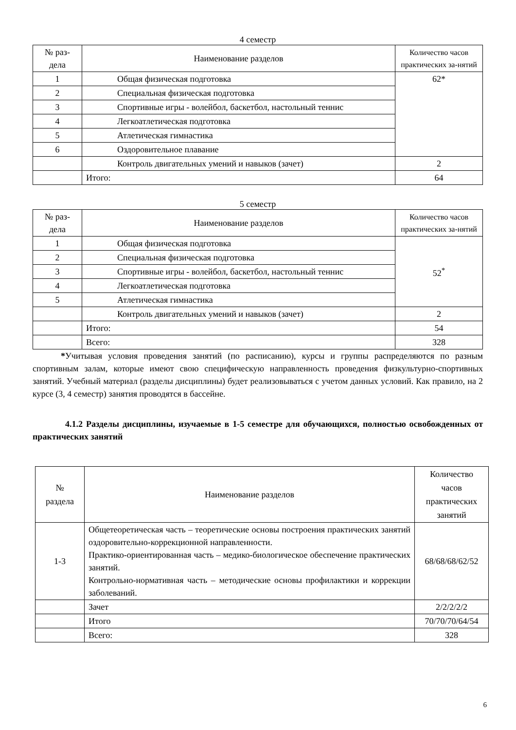4 семестр
| № раз- дела | Наименование разделов | Количество часов практических за-нятий |
| --- | --- | --- |
| 1 | Общая физическая подготовка | 62* |
| 2 | Специальная физическая подготовка | |
| 3 | Спортивные игры - волейбол, баскетбол, настольный теннис | |
| 4 | Легкоатлетическая подготовка | |
| 5 | Атлетическая гимнастика | |
| 6 | Оздоровительное плавание | |
| | Контроль двигательных умений и навыков (зачет) | 2 |
| | Итого: | 64 |
5 семестр
| № раз- дела | Наименование разделов | Количество часов практических за-нятий |
| --- | --- | --- |
| 1 | Общая физическая подготовка | 52<sup>*</sup> |
| 2 | Специальная физическая подготовка | |
| 3 | Спортивные игры - волейбол, баскетбол, настольный теннис | |
| 4 | Легкоатлетическая подготовка | |
| 5 | Атлетическая гимнастика | |
| | Контроль двигательных умений и навыков (зачет) | 2 |
| | Итого: | 54 |
| | Всего: | 328 |
*Учитывая условия проведения занятий (по расписанию), курсы и группы распределяются по разным спортивным залам, которые имеют свою специфическую направленность проведения физкультурно-спортивных занятий. Учебный материал (разделы дисциплины) будет реализовываться с учетом данных условий. Как правило, на 2 курсе (3, 4 семестр) занятия проводятся в бассейне.
4.1.2 Разделы дисциплины, изучаемые в 1-5 семестре для обучающихся, полностью освобожденных от практических занятий
| № раздела | Наименование разделов | Количество часов практических занятий |
| --- | --- | --- |
| 1-3 | Общетеоретическая часть – теоретические основы построения практических занятий оздоровительно-коррекционной направленности. Практико-ориентированная часть – медико-биологическое обеспечение практических занятий. Контрольно-нормативная часть – методические основы профилактики и коррекции заболеваний. | 68/68/68/62/52 |
| | Зачет | 2/2/2/2/2 |
| | Итого | 70/70/70/64/54 |
| | Всего: | 328 |
6